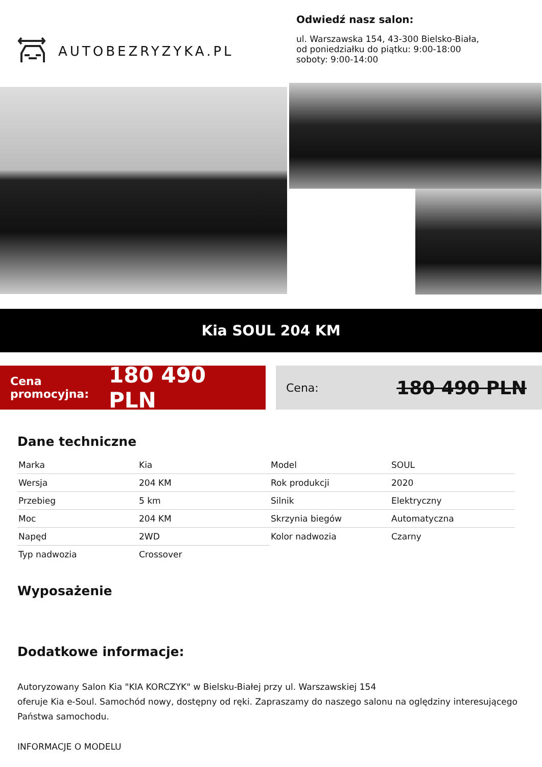AUTOBEZRYZYKA.PL
Odwiedź nasz salon:
ul. Warszawska 154, 43-300 Bielsko-Biała,
od poniedziałku do piątku: 9:00-18:00
soboty: 9:00-14:00
Kia SOUL 204 KM
Cena promocyjna:
180 490 PLN
Cena: 180 490 PLN
Dane techniczne
| Marka | Kia | Model | SOUL |
| Wersja | 204 KM | Rok produkcji | 2020 |
| Przebieg | 5 km | Silnik | Elektryczny |
| Moc | 204 KM | Skrzynia biegów | Automatyczna |
| Napęd | 2WD | Kolor nadwozia | Czarny |
| Typ nadwozia | Crossover | | |
Wyposażenie
Dodatkowe informacje:
Autoryzowany Salon Kia "KIA KORCZYK" w Bielsku-Białej przy ul. Warszawskiej 154
oferuje Kia e-Soul. Samochód nowy, dostępny od ręki. Zapraszamy do naszego salonu na oględziny interesującego Państwa samochodu.
INFORMACJE O MODELU